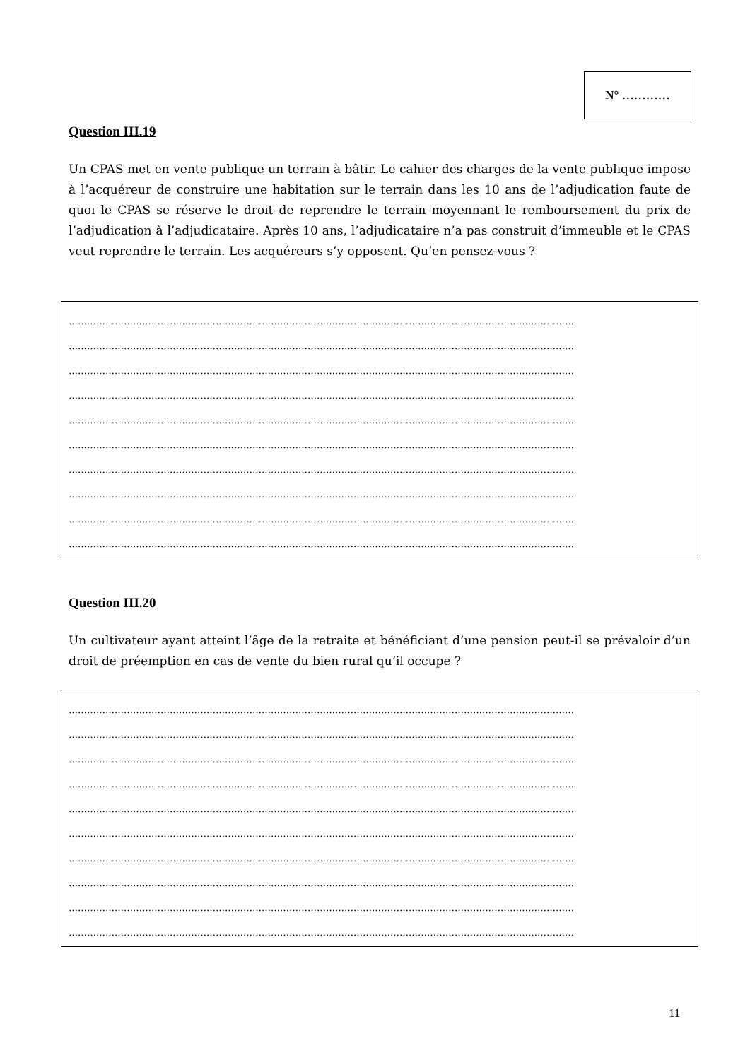N° …………
Question III.19
Un CPAS met en vente publique un terrain à bâtir. Le cahier des charges de la vente publique impose à l’acquéreur de construire une habitation sur le terrain dans les 10 ans de l’adjudication faute de quoi le CPAS se réserve le droit de reprendre le terrain moyennant le remboursement du prix de l’adjudication à l’adjudicataire. Après 10 ans, l’adjudicataire n’a pas construit d’immeuble et le CPAS veut reprendre le terrain. Les acquéreurs s’y opposent. Qu’en pensez-vous ?
…………………………………………………………………………………………………………………………………………………
…………………………………………………………………………………………………………………………………………………
…………………………………………………………………………………………………………………………………………………
…………………………………………………………………………………………………………………………………………………
…………………………………………………………………………………………………………………………………………………
…………………………………………………………………………………………………………………………………………………
…………………………………………………………………………………………………………………………………………………
…………………………………………………………………………………………………………………………………………………
…………………………………………………………………………………………………………………………………………………
…………………………………………………………………………………………………………………………………………………
Question III.20
Un cultivateur ayant atteint l’âge de la retraite et bénéficiant d’une pension peut-il se prévaloir d’un droit de préemption en cas de vente du bien rural qu’il occupe ?
…………………………………………………………………………………………………………………………………………………
…………………………………………………………………………………………………………………………………………………
…………………………………………………………………………………………………………………………………………………
…………………………………………………………………………………………………………………………………………………
…………………………………………………………………………………………………………………………………………………
…………………………………………………………………………………………………………………………………………………
…………………………………………………………………………………………………………………………………………………
…………………………………………………………………………………………………………………………………………………
…………………………………………………………………………………………………………………………………………………
…………………………………………………………………………………………………………………………………………………
11